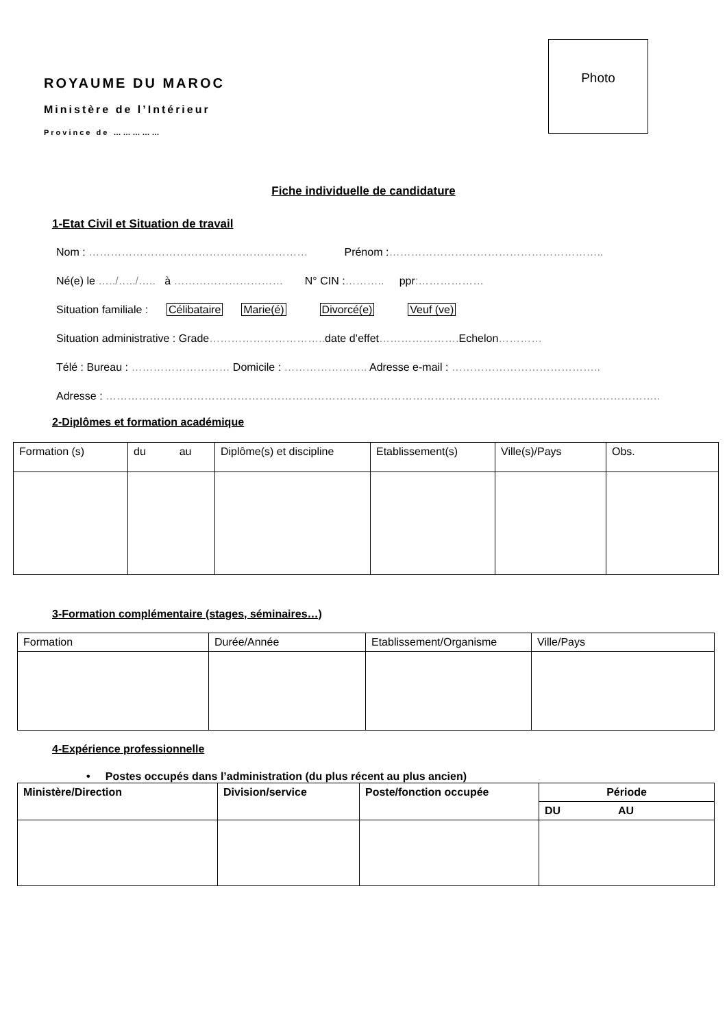Photo
ROYAUME DU MAROC
Ministère de l’Intérieur
Province de ……………
Fiche individuelle de candidature
1-Etat Civil et Situation de travail
Nom : …………………………………………………… Prénom :…………………………………………………..
Né(e) le …../…../….. à ………………………… N° CIN :……….. ppr:………………
Situation familiale : Célibataire Marie(é) Divorcé(e) Veuf (ve)
Situation administrative : Grade………………………….. date d’effet…………………. Echelon…………
Télé : Bureau : ……………………… Domicile : ………………….. Adresse e-mail : …………………………………..
Adresse : ……………………………………………………………………………………………………………………………………..
2-Diplômes et formation académique
| Formation (s) | du au | Diplôme(s) et discipline | Etablissement(s) | Ville(s)/Pays | Obs. |
| --- | --- | --- | --- | --- | --- |
3-Formation complémentaire (stages, séminaires…)
| Formation | Durée/Année | Etablissement/Organisme | Ville/Pays |
| --- | --- | --- | --- |
4-Expérience professionnelle
• Postes occupés dans l’administration (du plus récent au plus ancien)
| Ministère/Direction | Division/service | Poste/fonction occupée | Période |
| --- | --- | --- | --- |
| | | | DU AU |